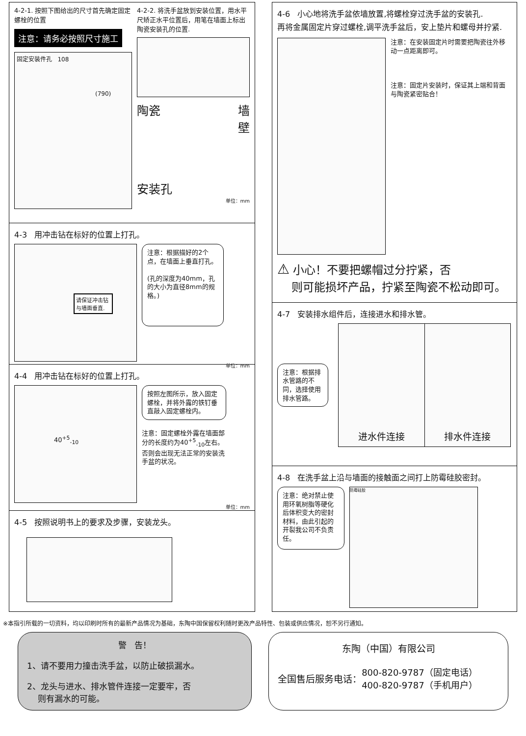4-2-1. 按照下图给出的尺寸首先确定固定螺栓的位置
注意：请务必按照尺寸施工
固定安装件孔 108
(790)
4-2-2. 将洗手盆放到安装位置，用水平尺矫正水平位置后，用笔在墙面上标出陶瓷安装孔的位置.
陶瓷 墙
壁
安装孔
单位：mm
4-3 用冲击钻在标好的位置上打孔。
请保证冲击钻与墙面垂直.
注意：根据描好的2个点，在墙面上垂直打孔。
(孔的深度为40mm，孔的大小为直径8mm的规格。)
单位：mm
4-4 用冲击钻在标好的位置上打孔。
40<sup>+5</sup><sub>-10</sub>
按照左图所示，放入固定螺栓，并将外露的铁钉垂直敲入固定螺栓内。
注意：固定螺栓外露在墙面部分的长度约为40<sup>+5</sup><sub>-10</sub>左右。否则会出现无法正常的安装洗手盆的状况。
单位：mm
4-5 按照说明书上的要求及步骤，安装龙头。
4-6 小心地将洗手盆依墙放置,将螺栓穿过洗手盆的安装孔.
再将金属固定片穿过螺栓,调平洗手盆后，安上垫片和螺母并拧紧.
注意：在安装固定片时需要把陶瓷往外移动一点距离即可。
注意：固定片安装时，保证其上端和背面与陶瓷紧密贴合！
⚠ 小心！不要把螺帽过分拧紧，否
则可能损坏产品，拧紧至陶瓷不松动即可。
4-7 安装排水组件后，连接进水和排水管。
注意：根据排水管路的不同，选择使用排水管路。
进水件连接 排水件连接
4-8 在洗手盆上沿与墙面的接触面之间打上防霉硅胶密封。
注意：绝对禁止使用环氧树脂等硬化后体积变大的密封材料，由此引起的开裂我公司不负责任。
防霉硅胶
※本指引所载的一切资料，均以印刷时所有的最新产品情况为基础，东陶中国保留权利随时更改产品特性、包装或供应情况，恕不另行通知。
警 告！
1、请不要用力撞击洗手盆，以防止破损漏水。
2、龙头与进水、排水管件连接一定要牢，否
则有漏水的可能。
东陶（中国）有限公司
全国售后服务电话： 800-820-9787（固定电话）
400-820-9787（手机用户）